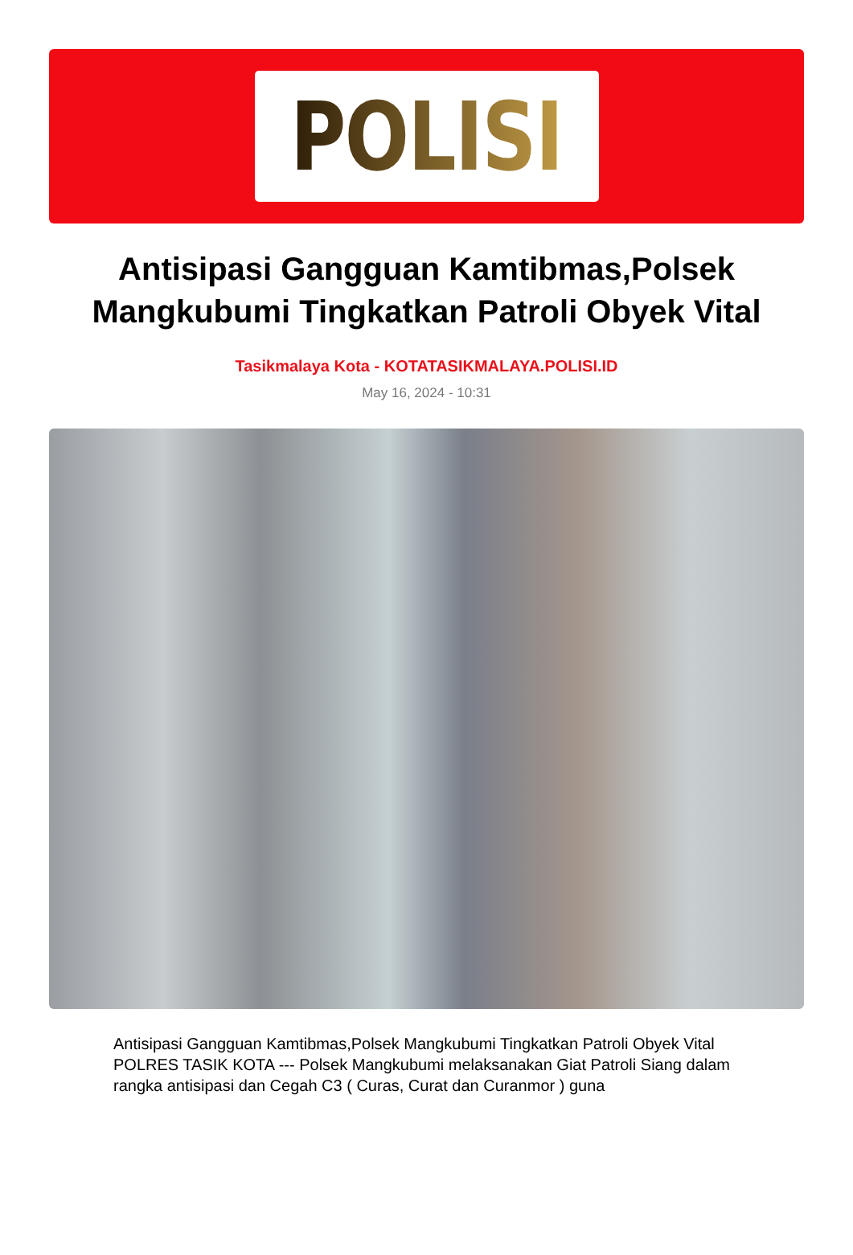POLISI
Antisipasi Gangguan Kamtibmas,Polsek Mangkubumi Tingkatkan Patroli Obyek Vital
Tasikmalaya Kota - KOTATASIKMALAYA.POLISI.ID
May 16, 2024 - 10:31
Antisipasi Gangguan Kamtibmas,Polsek Mangkubumi Tingkatkan Patroli Obyek Vital
POLRES TASIK KOTA --- Polsek Mangkubumi melaksanakan Giat Patroli Siang dalam rangka antisipasi dan Cegah C3 ( Curas, Curat dan Curanmor ) guna